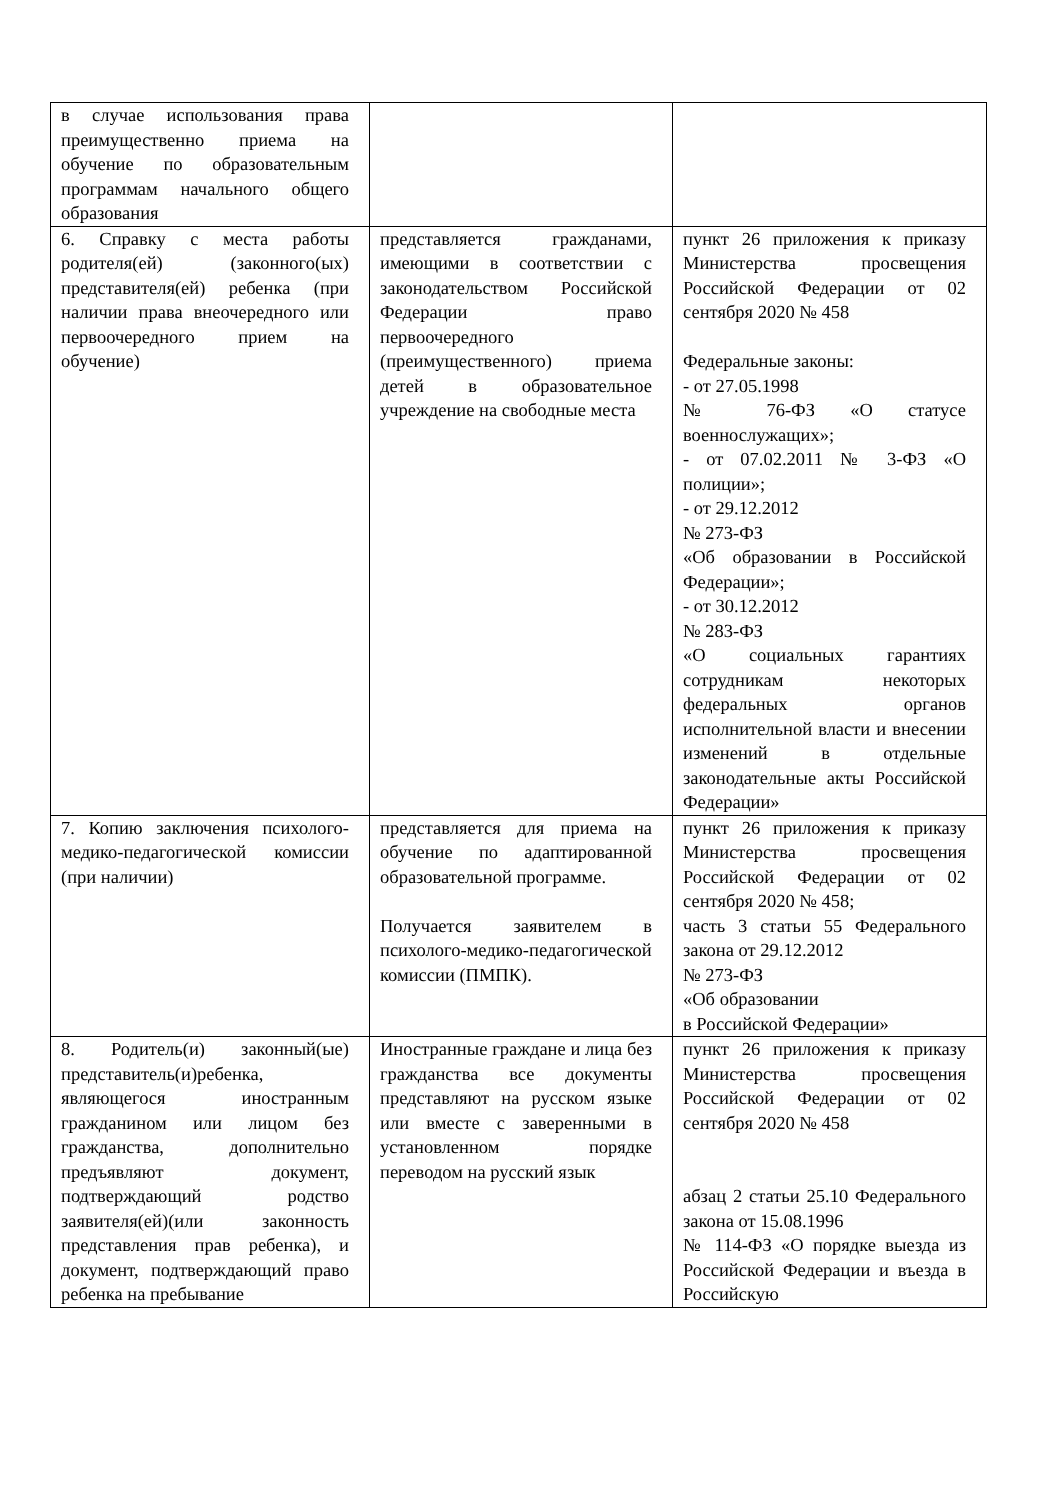| в случае использования права преимущественно приема на обучение по образовательным программам начального общего образования | | |
| 6. Справку с места работы родителя(ей) (законного(ых) представителя(ей) ребенка (при наличии права внеочередного или первоочередного прием на обучение) | представляется гражданами, имеющими в соответствии с законодательством Российской Федерации право первоочередного (преимущественного) приема детей в образовательное учреждение на свободные места | пункт 26 приложения к приказу Министерства просвещения Российской Федерации от 02 сентября 2020 № 458 Федеральные законы: - от 27.05.1998 № 76-ФЗ «О статусе военнослужащих»; - от 07.02.2011 № 3-ФЗ «О полиции»; - от 29.12.2012 № 273-ФЗ «Об образовании в Российской Федерации»; - от 30.12.2012 № 283-ФЗ «О социальных гарантиях сотрудникам некоторых федеральных органов исполнительной власти и внесении изменений в отдельные законодательные акты Российской Федерации» |
| 7. Копию заключения психолого-медико-педагогической комиссии (при наличии) | представляется для приема на обучение по адаптированной образовательной программе. Получается заявителем в психолого-медико-педагогической комиссии (ПМПК). | пункт 26 приложения к приказу Министерства просвещения Российской Федерации от 02 сентября 2020 № 458; часть 3 статьи 55 Федерального закона от 29.12.2012 № 273-ФЗ «Об образовании в Российской Федерации» |
| 8. Родитель(и) законный(ые) представитель(и)ребенка, являющегося иностранным гражданином или лицом без гражданства, дополнительно предъявляют документ, подтверждающий родство заявителя(ей)(или законность представления прав ребенка), и документ, подтверждающий право ребенка на пребывание | Иностранные граждане и лица без гражданства все документы представляют на русском языке или вместе с заверенными в установленном порядке переводом на русский язык | пункт 26 приложения к приказу Министерства просвещения Российской Федерации от 02 сентября 2020 № 458 абзац 2 статьи 25.10 Федерального закона от 15.08.1996 № 114-ФЗ «О порядке выезда из Российской Федерации и въезда в Российскую |